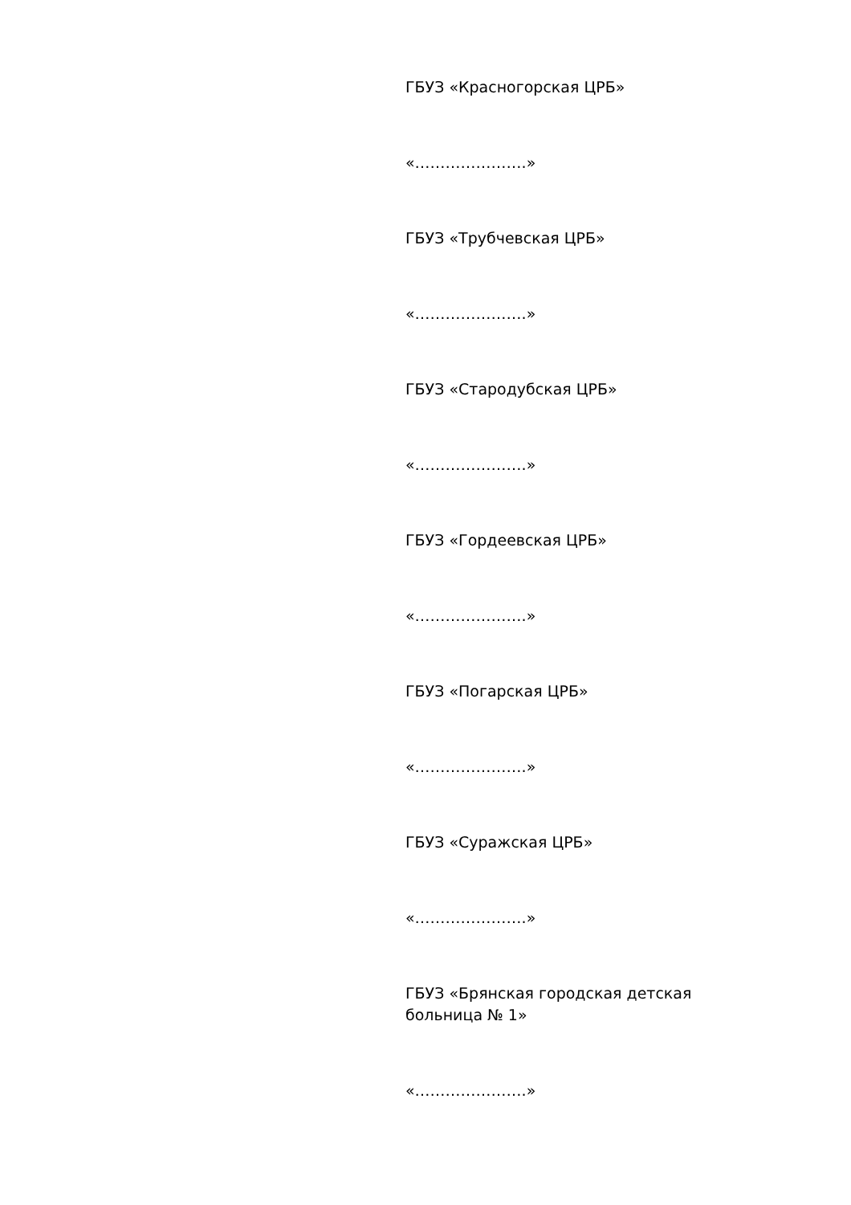ГБУЗ «Красногорская ЦРБ»
«………………….»
ГБУЗ «Трубчевская ЦРБ»
«………………….»
ГБУЗ «Стародубская ЦРБ»
«………………….»
ГБУЗ «Гордеевская ЦРБ»
«………………….»
ГБУЗ «Погарская ЦРБ»
«………………….»
ГБУЗ «Суражская ЦРБ»
«………………….»
ГБУЗ «Брянская городская детская больница № 1»
«………………….»